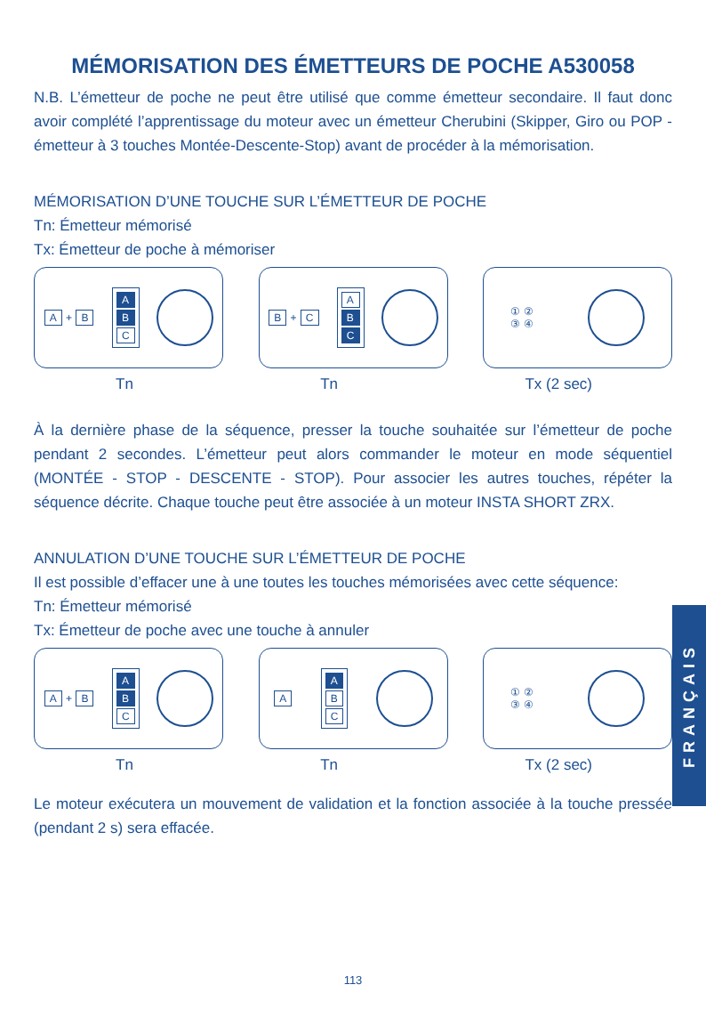MÉMORISATION DES ÉMETTEURS DE POCHE A530058
N.B. L’émetteur de poche ne peut être utilisé que comme émetteur secondaire. Il faut donc avoir complété l’apprentissage du moteur avec un émetteur Cherubini (Skipper, Giro ou POP - émetteur à 3 touches Montée-Descente-Stop) avant de procéder à la mémorisation.
MÉMORISATION D’UNE TOUCHE SUR L’ÉMETTEUR DE POCHE
Tn: Émetteur mémorisé
Tx: Émetteur de poche à mémoriser
A + B A
B
C
B + C A
B
C
① ②
③ ④
Tn Tn Tx (2 sec)
À la dernière phase de la séquence, presser la touche souhaitée sur l’émetteur de poche pendant 2 secondes. L’émetteur peut alors commander le moteur en mode séquentiel (MONTÉE - STOP - DESCENTE - STOP). Pour associer les autres touches, répéter la séquence décrite. Chaque touche peut être associée à un moteur INSTA SHORT ZRX.
ANNULATION D’UNE TOUCHE SUR L’ÉMETTEUR DE POCHE
Il est possible d’effacer une à une toutes les touches mémorisées avec cette séquence:
Tn: Émetteur mémorisé
Tx: Émetteur de poche avec une touche à annuler
A + B A
B
C
A A
B
C
① ②
③ ④
Tn Tn Tx (2 sec)
Le moteur exécutera un mouvement de validation et la fonction associée à la touche pressée (pendant 2 s) sera effacée.
FRANÇAIS
113